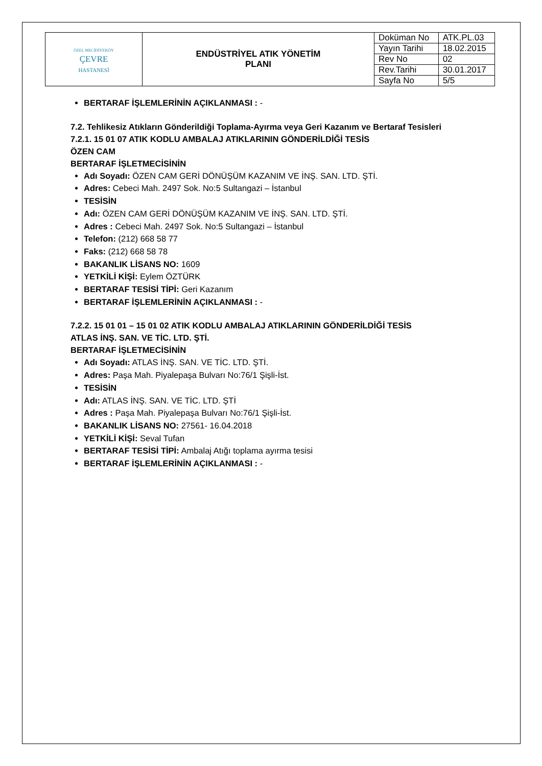| ÖZEL MECİDİYEKÖY ÇEVRE HASTANESİ | ENDÜSTRİYEL ATIK YÖNETİM PLANI | Doküman No | ATK.PL.03 |
| | | Yayın Tarihi | 18.02.2015 |
| | | Rev No | 02 |
| | | Rev.Tarihi | 30.01.2017 |
| | | Sayfa No | 5/5 |
BERTARAF İŞLEMLERİNİN AÇIKLANMASI : -
7.2. Tehlikesiz Atıkların Gönderildiği Toplama-Ayırma veya Geri Kazanım ve Bertaraf Tesisleri
7.2.1. 15 01 07 ATIK KODLU AMBALAJ ATIKLARININ GÖNDERİLDİĞİ TESİS
ÖZEN CAM
BERTARAF İŞLETMECİSİNİN
Adı Soyadı: ÖZEN CAM GERİ DÖNÜŞÜM KAZANIM VE İNŞ. SAN. LTD. ŞTİ.
Adres: Cebeci Mah. 2497 Sok. No:5 Sultangazi – İstanbul
TESİSİN
Adı: ÖZEN CAM GERİ DÖNÜŞÜM KAZANIM VE İNŞ. SAN. LTD. ŞTİ.
Adres : Cebeci Mah. 2497 Sok. No:5 Sultangazi – İstanbul
Telefon: (212) 668 58 77
Faks: (212) 668 58 78
BAKANLIK LİSANS NO: 1609
YETKİLİ KİŞİ: Eylem ÖZTÜRK
BERTARAF TESİSİ TİPİ: Geri Kazanım
BERTARAF İŞLEMLERİNİN AÇIKLANMASI : -
7.2.2. 15 01 01 – 15 01 02 ATIK KODLU AMBALAJ ATIKLARININ GÖNDERİLDİĞİ TESİS
ATLAS İNŞ. SAN. VE TİC. LTD. ŞTİ.
BERTARAF İŞLETMECİSİNİN
Adı Soyadı: ATLAS İNŞ. SAN. VE TİC. LTD. ŞTİ.
Adres: Paşa Mah. Piyalepaşa Bulvarı No:76/1 Şişli-İst.
TESİSİN
Adı: ATLAS İNŞ. SAN. VE TİC. LTD. ŞTİ
Adres : Paşa Mah. Piyalepaşa Bulvarı No:76/1 Şişli-İst.
BAKANLIK LİSANS NO: 27561- 16.04.2018
YETKİLİ KİŞİ: Seval Tufan
BERTARAF TESİSİ TİPİ: Ambalaj Atığı toplama ayırma tesisi
BERTARAF İŞLEMLERİNİN AÇIKLANMASI : -